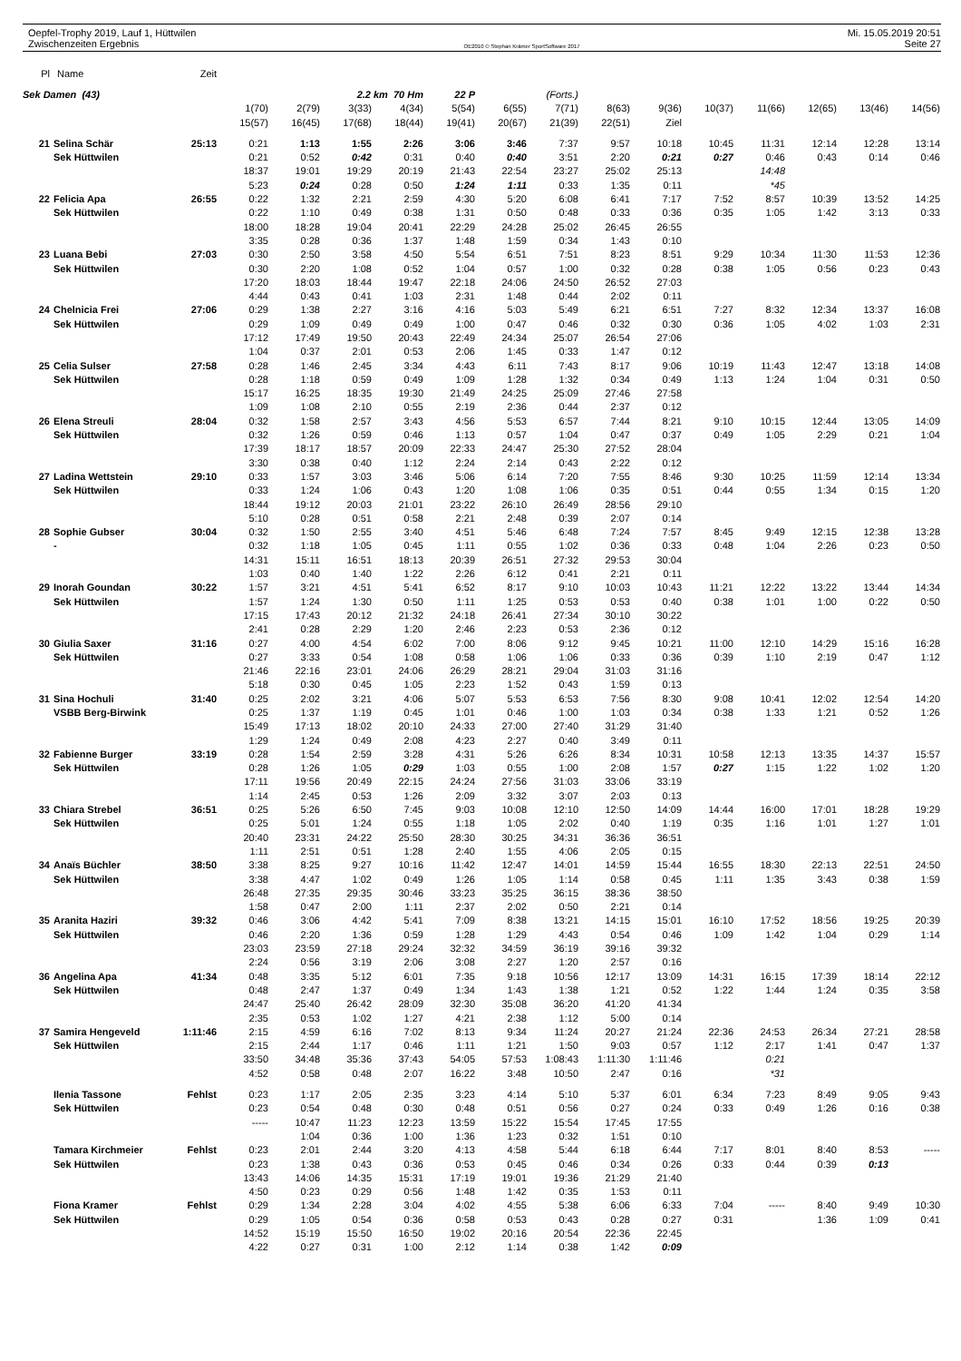Oepfel-Trophy 2019, Lauf 1, Hüttwilen
Zwischenzeiten Ergebnis
OE2010 © Stephan Krämer SportSoftware 2017
Mi. 15.05.2019 20:51
Seite 27
| Pl | Name | Zeit | | | | | | | | | | | | | | |
| --- | --- | --- | --- | --- | --- | --- | --- | --- | --- | --- | --- | --- | --- | --- | --- | --- |
| Sek Damen (43) | | | | | 2.2 km 70 Hm | | 22 P | (Forts.) | | | | | | | | |
| | | | 1(70) | 2(79) | 3(33) | 4(34) | 5(54) | 6(55) | 7(71) | 8(63) | 9(36) | 10(37) | 11(66) | 12(65) | 13(46) | 14(56) |
| | | | 15(57) | 16(45) | 17(68) | 18(44) | 19(41) | 20(67) | 21(39) | 22(51) | Ziel | | | | | |
| 21 | Selina Schär | 25:13 | 0:21 | 1:13 | 1:55 | 2:26 | 3:06 | 3:46 | 7:37 | 9:57 | 10:18 | 10:45 | 11:31 | 12:14 | 12:28 | 13:14 |
| | Sek Hüttwilen | | 0:21 | 0:52 | 0:42 | 0:31 | 0:40 | 0:40 | 3:51 | 2:20 | 0:21 | 0:27 | 0:46 | 0:43 | 0:14 | 0:46 |
| | | | 18:37 | 19:01 | 19:29 | 20:19 | 21:43 | 22:54 | 23:27 | 25:02 | 25:13 | | 14:48 | | | |
| | | | 5:23 | 0:24 | 0:28 | 0:50 | 1:24 | 1:11 | 0:33 | 1:35 | 0:11 | | *45 | | | |
| 22 | Felicia Apa | 26:55 | 0:22 | 1:32 | 2:21 | 2:59 | 4:30 | 5:20 | 6:08 | 6:41 | 7:17 | 7:52 | 8:57 | 10:39 | 13:52 | 14:25 |
| | Sek Hüttwilen | | 0:22 | 1:10 | 0:49 | 0:38 | 1:31 | 0:50 | 0:48 | 0:33 | 0:36 | 0:35 | 1:05 | 1:42 | 3:13 | 0:33 |
| | | | 18:00 | 18:28 | 19:04 | 20:41 | 22:29 | 24:28 | 25:02 | 26:45 | 26:55 | | | | | |
| | | | 3:35 | 0:28 | 0:36 | 1:37 | 1:48 | 1:59 | 0:34 | 1:43 | 0:10 | | | | | |
| 23 | Luana Bebi | 27:03 | 0:30 | 2:50 | 3:58 | 4:50 | 5:54 | 6:51 | 7:51 | 8:23 | 8:51 | 9:29 | 10:34 | 11:30 | 11:53 | 12:36 |
| | Sek Hüttwilen | | 0:30 | 2:20 | 1:08 | 0:52 | 1:04 | 0:57 | 1:00 | 0:32 | 0:28 | 0:38 | 1:05 | 0:56 | 0:23 | 0:43 |
| | | | 17:20 | 18:03 | 18:44 | 19:47 | 22:18 | 24:06 | 24:50 | 26:52 | 27:03 | | | | | |
| | | | 4:44 | 0:43 | 0:41 | 1:03 | 2:31 | 1:48 | 0:44 | 2:02 | 0:11 | | | | | |
| 24 | Chelnicia Frei | 27:06 | 0:29 | 1:38 | 2:27 | 3:16 | 4:16 | 5:03 | 5:49 | 6:21 | 6:51 | 7:27 | 8:32 | 12:34 | 13:37 | 16:08 |
| | Sek Hüttwilen | | 0:29 | 1:09 | 0:49 | 0:49 | 1:00 | 0:47 | 0:46 | 0:32 | 0:30 | 0:36 | 1:05 | 4:02 | 1:03 | 2:31 |
| | | | 17:12 | 17:49 | 19:50 | 20:43 | 22:49 | 24:34 | 25:07 | 26:54 | 27:06 | | | | | |
| | | | 1:04 | 0:37 | 2:01 | 0:53 | 2:06 | 1:45 | 0:33 | 1:47 | 0:12 | | | | | |
| 25 | Celia Sulser | 27:58 | 0:28 | 1:46 | 2:45 | 3:34 | 4:43 | 6:11 | 7:43 | 8:17 | 9:06 | 10:19 | 11:43 | 12:47 | 13:18 | 14:08 |
| | Sek Hüttwilen | | 0:28 | 1:18 | 0:59 | 0:49 | 1:09 | 1:28 | 1:32 | 0:34 | 0:49 | 1:13 | 1:24 | 1:04 | 0:31 | 0:50 |
| | | | 15:17 | 16:25 | 18:35 | 19:30 | 21:49 | 24:25 | 25:09 | 27:46 | 27:58 | | | | | |
| | | | 1:09 | 1:08 | 2:10 | 0:55 | 2:19 | 2:36 | 0:44 | 2:37 | 0:12 | | | | | |
| 26 | Elena Streuli | 28:04 | 0:32 | 1:58 | 2:57 | 3:43 | 4:56 | 5:53 | 6:57 | 7:44 | 8:21 | 9:10 | 10:15 | 12:44 | 13:05 | 14:09 |
| | Sek Hüttwilen | | 0:32 | 1:26 | 0:59 | 0:46 | 1:13 | 0:57 | 1:04 | 0:47 | 0:37 | 0:49 | 1:05 | 2:29 | 0:21 | 1:04 |
| | | | 17:39 | 18:17 | 18:57 | 20:09 | 22:33 | 24:47 | 25:30 | 27:52 | 28:04 | | | | | |
| | | | 3:30 | 0:38 | 0:40 | 1:12 | 2:24 | 2:14 | 0:43 | 2:22 | 0:12 | | | | | |
| 27 | Ladina Wettstein | 29:10 | 0:33 | 1:57 | 3:03 | 3:46 | 5:06 | 6:14 | 7:20 | 7:55 | 8:46 | 9:30 | 10:25 | 11:59 | 12:14 | 13:34 |
| | Sek Hüttwilen | | 0:33 | 1:24 | 1:06 | 0:43 | 1:20 | 1:08 | 1:06 | 0:35 | 0:51 | 0:44 | 0:55 | 1:34 | 0:15 | 1:20 |
| | | | 18:44 | 19:12 | 20:03 | 21:01 | 23:22 | 26:10 | 26:49 | 28:56 | 29:10 | | | | | |
| | | | 5:10 | 0:28 | 0:51 | 0:58 | 2:21 | 2:48 | 0:39 | 2:07 | 0:14 | | | | | |
| 28 | Sophie Gubser | 30:04 | 0:32 | 1:50 | 2:55 | 3:40 | 4:51 | 5:46 | 6:48 | 7:24 | 7:57 | 8:45 | 9:49 | 12:15 | 12:38 | 13:28 |
| | - | | 0:32 | 1:18 | 1:05 | 0:45 | 1:11 | 0:55 | 1:02 | 0:36 | 0:33 | 0:48 | 1:04 | 2:26 | 0:23 | 0:50 |
| | | | 14:31 | 15:11 | 16:51 | 18:13 | 20:39 | 26:51 | 27:32 | 29:53 | 30:04 | | | | | |
| | | | 1:03 | 0:40 | 1:40 | 1:22 | 2:26 | 6:12 | 0:41 | 2:21 | 0:11 | | | | | |
| 29 | Inorah Goundan | 30:22 | 1:57 | 3:21 | 4:51 | 5:41 | 6:52 | 8:17 | 9:10 | 10:03 | 10:43 | 11:21 | 12:22 | 13:22 | 13:44 | 14:34 |
| | Sek Hüttwilen | | 1:57 | 1:24 | 1:30 | 0:50 | 1:11 | 1:25 | 0:53 | 0:53 | 0:40 | 0:38 | 1:01 | 1:00 | 0:22 | 0:50 |
| | | | 17:15 | 17:43 | 20:12 | 21:32 | 24:18 | 26:41 | 27:34 | 30:10 | 30:22 | | | | | |
| | | | 2:41 | 0:28 | 2:29 | 1:20 | 2:46 | 2:23 | 0:53 | 2:36 | 0:12 | | | | | |
| 30 | Giulia Saxer | 31:16 | 0:27 | 4:00 | 4:54 | 6:02 | 7:00 | 8:06 | 9:12 | 9:45 | 10:21 | 11:00 | 12:10 | 14:29 | 15:16 | 16:28 |
| | Sek Hüttwilen | | 0:27 | 3:33 | 0:54 | 1:08 | 0:58 | 1:06 | 1:06 | 0:33 | 0:36 | 0:39 | 1:10 | 2:19 | 0:47 | 1:12 |
| | | | 21:46 | 22:16 | 23:01 | 24:06 | 26:29 | 28:21 | 29:04 | 31:03 | 31:16 | | | | | |
| | | | 5:18 | 0:30 | 0:45 | 1:05 | 2:23 | 1:52 | 0:43 | 1:59 | 0:13 | | | | | |
| 31 | Sina Hochuli | 31:40 | 0:25 | 2:02 | 3:21 | 4:06 | 5:07 | 5:53 | 6:53 | 7:56 | 8:30 | 9:08 | 10:41 | 12:02 | 12:54 | 14:20 |
| | VSBB Berg-Birwink | | 0:25 | 1:37 | 1:19 | 0:45 | 1:01 | 0:46 | 1:00 | 1:03 | 0:34 | 0:38 | 1:33 | 1:21 | 0:52 | 1:26 |
| | | | 15:49 | 17:13 | 18:02 | 20:10 | 24:33 | 27:00 | 27:40 | 31:29 | 31:40 | | | | | |
| | | | 1:29 | 1:24 | 0:49 | 2:08 | 4:23 | 2:27 | 0:40 | 3:49 | 0:11 | | | | | |
| 32 | Fabienne Burger | 33:19 | 0:28 | 1:54 | 2:59 | 3:28 | 4:31 | 5:26 | 6:26 | 8:34 | 10:31 | 10:58 | 12:13 | 13:35 | 14:37 | 15:57 |
| | Sek Hüttwilen | | 0:28 | 1:26 | 1:05 | 0:29 | 1:03 | 0:55 | 1:00 | 2:08 | 1:57 | 0:27 | 1:15 | 1:22 | 1:02 | 1:20 |
| | | | 17:11 | 19:56 | 20:49 | 22:15 | 24:24 | 27:56 | 31:03 | 33:06 | 33:19 | | | | | |
| | | | 1:14 | 2:45 | 0:53 | 1:26 | 2:09 | 3:32 | 3:07 | 2:03 | 0:13 | | | | | |
| 33 | Chiara Strebel | 36:51 | 0:25 | 5:26 | 6:50 | 7:45 | 9:03 | 10:08 | 12:10 | 12:50 | 14:09 | 14:44 | 16:00 | 17:01 | 18:28 | 19:29 |
| | Sek Hüttwilen | | 0:25 | 5:01 | 1:24 | 0:55 | 1:18 | 1:05 | 2:02 | 0:40 | 1:19 | 0:35 | 1:16 | 1:01 | 1:27 | 1:01 |
| | | | 20:40 | 23:31 | 24:22 | 25:50 | 28:30 | 30:25 | 34:31 | 36:36 | 36:51 | | | | | |
| | | | 1:11 | 2:51 | 0:51 | 1:28 | 2:40 | 1:55 | 4:06 | 2:05 | 0:15 | | | | | |
| 34 | Anaïs Büchler | 38:50 | 3:38 | 8:25 | 9:27 | 10:16 | 11:42 | 12:47 | 14:01 | 14:59 | 15:44 | 16:55 | 18:30 | 22:13 | 22:51 | 24:50 |
| | Sek Hüttwilen | | 3:38 | 4:47 | 1:02 | 0:49 | 1:26 | 1:05 | 1:14 | 0:58 | 0:45 | 1:11 | 1:35 | 3:43 | 0:38 | 1:59 |
| | | | 26:48 | 27:35 | 29:35 | 30:46 | 33:23 | 35:25 | 36:15 | 38:36 | 38:50 | | | | | |
| | | | 1:58 | 0:47 | 2:00 | 1:11 | 2:37 | 2:02 | 0:50 | 2:21 | 0:14 | | | | | |
| 35 | Aranita Haziri | 39:32 | 0:46 | 3:06 | 4:42 | 5:41 | 7:09 | 8:38 | 13:21 | 14:15 | 15:01 | 16:10 | 17:52 | 18:56 | 19:25 | 20:39 |
| | Sek Hüttwilen | | 0:46 | 2:20 | 1:36 | 0:59 | 1:28 | 1:29 | 4:43 | 0:54 | 0:46 | 1:09 | 1:42 | 1:04 | 0:29 | 1:14 |
| | | | 23:03 | 23:59 | 27:18 | 29:24 | 32:32 | 34:59 | 36:19 | 39:16 | 39:32 | | | | | |
| | | | 2:24 | 0:56 | 3:19 | 2:06 | 3:08 | 2:27 | 1:20 | 2:57 | 0:16 | | | | | |
| 36 | Angelina Apa | 41:34 | 0:48 | 3:35 | 5:12 | 6:01 | 7:35 | 9:18 | 10:56 | 12:17 | 13:09 | 14:31 | 16:15 | 17:39 | 18:14 | 22:12 |
| | Sek Hüttwilen | | 0:48 | 2:47 | 1:37 | 0:49 | 1:34 | 1:43 | 1:38 | 1:21 | 0:52 | 1:22 | 1:44 | 1:24 | 0:35 | 3:58 |
| | | | 24:47 | 25:40 | 26:42 | 28:09 | 32:30 | 35:08 | 36:20 | 41:20 | 41:34 | | | | | |
| | | | 2:35 | 0:53 | 1:02 | 1:27 | 4:21 | 2:38 | 1:12 | 5:00 | 0:14 | | | | | |
| 37 | Samira Hengeveld | 1:11:46 | 2:15 | 4:59 | 6:16 | 7:02 | 8:13 | 9:34 | 11:24 | 20:27 | 21:24 | 22:36 | 24:53 | 26:34 | 27:21 | 28:58 |
| | Sek Hüttwilen | | 2:15 | 2:44 | 1:17 | 0:46 | 1:11 | 1:21 | 1:50 | 9:03 | 0:57 | 1:12 | 2:17 | 1:41 | 0:47 | 1:37 |
| | | | 33:50 | 34:48 | 35:36 | 37:43 | 54:05 | 57:53 | 1:08:43 | 1:11:30 | 1:11:46 | | 0:21 | | | |
| | | | 4:52 | 0:58 | 0:48 | 2:07 | 16:22 | 3:48 | 10:50 | 2:47 | 0:16 | | *31 | | | |
| | Ilenia Tassone | Fehlst | 0:23 | 1:17 | 2:05 | 2:35 | 3:23 | 4:14 | 5:10 | 5:37 | 6:01 | 6:34 | 7:23 | 8:49 | 9:05 | 9:43 |
| | Sek Hüttwilen | | 0:23 | 0:54 | 0:48 | 0:30 | 0:48 | 0:51 | 0:56 | 0:27 | 0:24 | 0:33 | 0:49 | 1:26 | 0:16 | 0:38 |
| | | | ----- | 10:47 | 11:23 | 12:23 | 13:59 | 15:22 | 15:54 | 17:45 | 17:55 | | | | | |
| | | | | 1:04 | 0:36 | 1:00 | 1:36 | 1:23 | 0:32 | 1:51 | 0:10 | | | | | |
| | Tamara Kirchmeier | Fehlst | 0:23 | 2:01 | 2:44 | 3:20 | 4:13 | 4:58 | 5:44 | 6:18 | 6:44 | 7:17 | 8:01 | 8:40 | 8:53 | ----- |
| | Sek Hüttwilen | | 0:23 | 1:38 | 0:43 | 0:36 | 0:53 | 0:45 | 0:46 | 0:34 | 0:26 | 0:33 | 0:44 | 0:39 | 0:13 | |
| | | | 13:43 | 14:06 | 14:35 | 15:31 | 17:19 | 19:01 | 19:36 | 21:29 | 21:40 | | | | | |
| | | | 4:50 | 0:23 | 0:29 | 0:56 | 1:48 | 1:42 | 0:35 | 1:53 | 0:11 | | | | | |
| | Fiona Kramer | Fehlst | 0:29 | 1:34 | 2:28 | 3:04 | 4:02 | 4:55 | 5:38 | 6:06 | 6:33 | 7:04 | ----- | 8:40 | 9:49 | 10:30 |
| | Sek Hüttwilen | | 0:29 | 1:05 | 0:54 | 0:36 | 0:58 | 0:53 | 0:43 | 0:28 | 0:27 | 0:31 | | 1:36 | 1:09 | 0:41 |
| | | | 14:52 | 15:19 | 15:50 | 16:50 | 19:02 | 20:16 | 20:54 | 22:36 | 22:45 | | | | | |
| | | | 4:22 | 0:27 | 0:31 | 1:00 | 2:12 | 1:14 | 0:38 | 1:42 | 0:09 | | | | | |